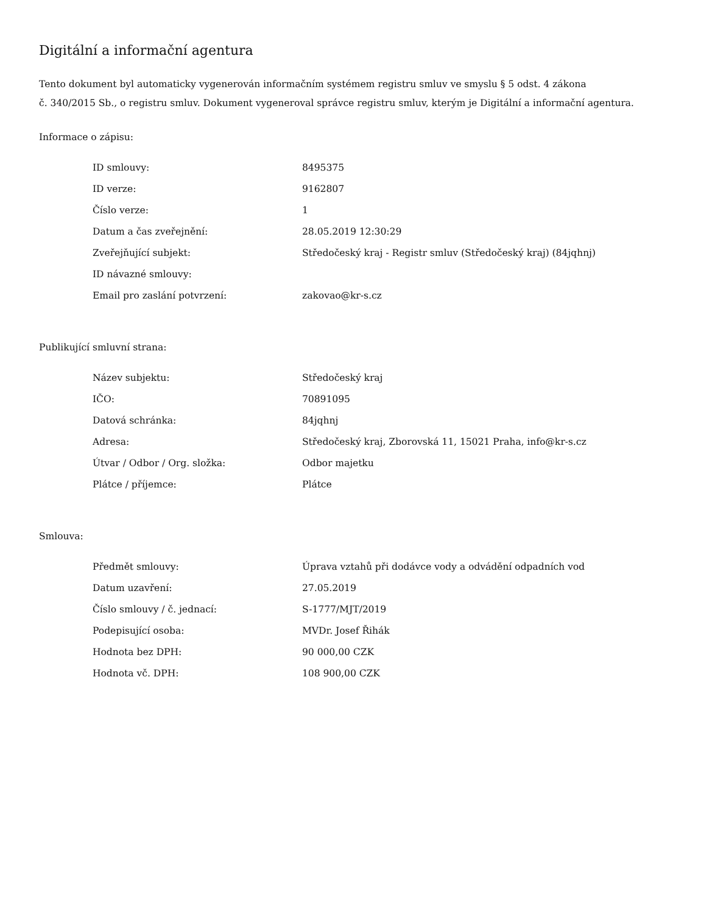Digitální a informační agentura
Tento dokument byl automaticky vygenerován informačním systémem registru smluv ve smyslu § 5 odst. 4 zákona
č. 340/2015 Sb., o registru smluv. Dokument vygeneroval správce registru smluv, kterým je Digitální a informační agentura.
Informace o zápisu:
| ID smlouvy: | 8495375 |
| ID verze: | 9162807 |
| Číslo verze: | 1 |
| Datum a čas zveřejnění: | 28.05.2019 12:30:29 |
| Zveřejňující subjekt: | Středočeský kraj - Registr smluv (Středočeský kraj) (84jqhnj) |
| ID návazné smlouvy: | |
| Email pro zaslání potvrzení: | zakovao@kr-s.cz |
Publikující smluvní strana:
| Název subjektu: | Středočeský kraj |
| IČO: | 70891095 |
| Datová schránka: | 84jqhnj |
| Adresa: | Středočeský kraj, Zborovská 11, 15021 Praha, info@kr-s.cz |
| Útvar / Odbor / Org. složka: | Odbor majetku |
| Plátce / příjemce: | Plátce |
Smlouva:
| Předmět smlouvy: | Úprava vztahů při dodávce vody a odvádění odpadních vod |
| Datum uzavření: | 27.05.2019 |
| Číslo smlouvy / č. jednací: | S-1777/MJT/2019 |
| Podepisující osoba: | MVDr. Josef Řihák |
| Hodnota bez DPH: | 90 000,00 CZK |
| Hodnota vč. DPH: | 108 900,00 CZK |